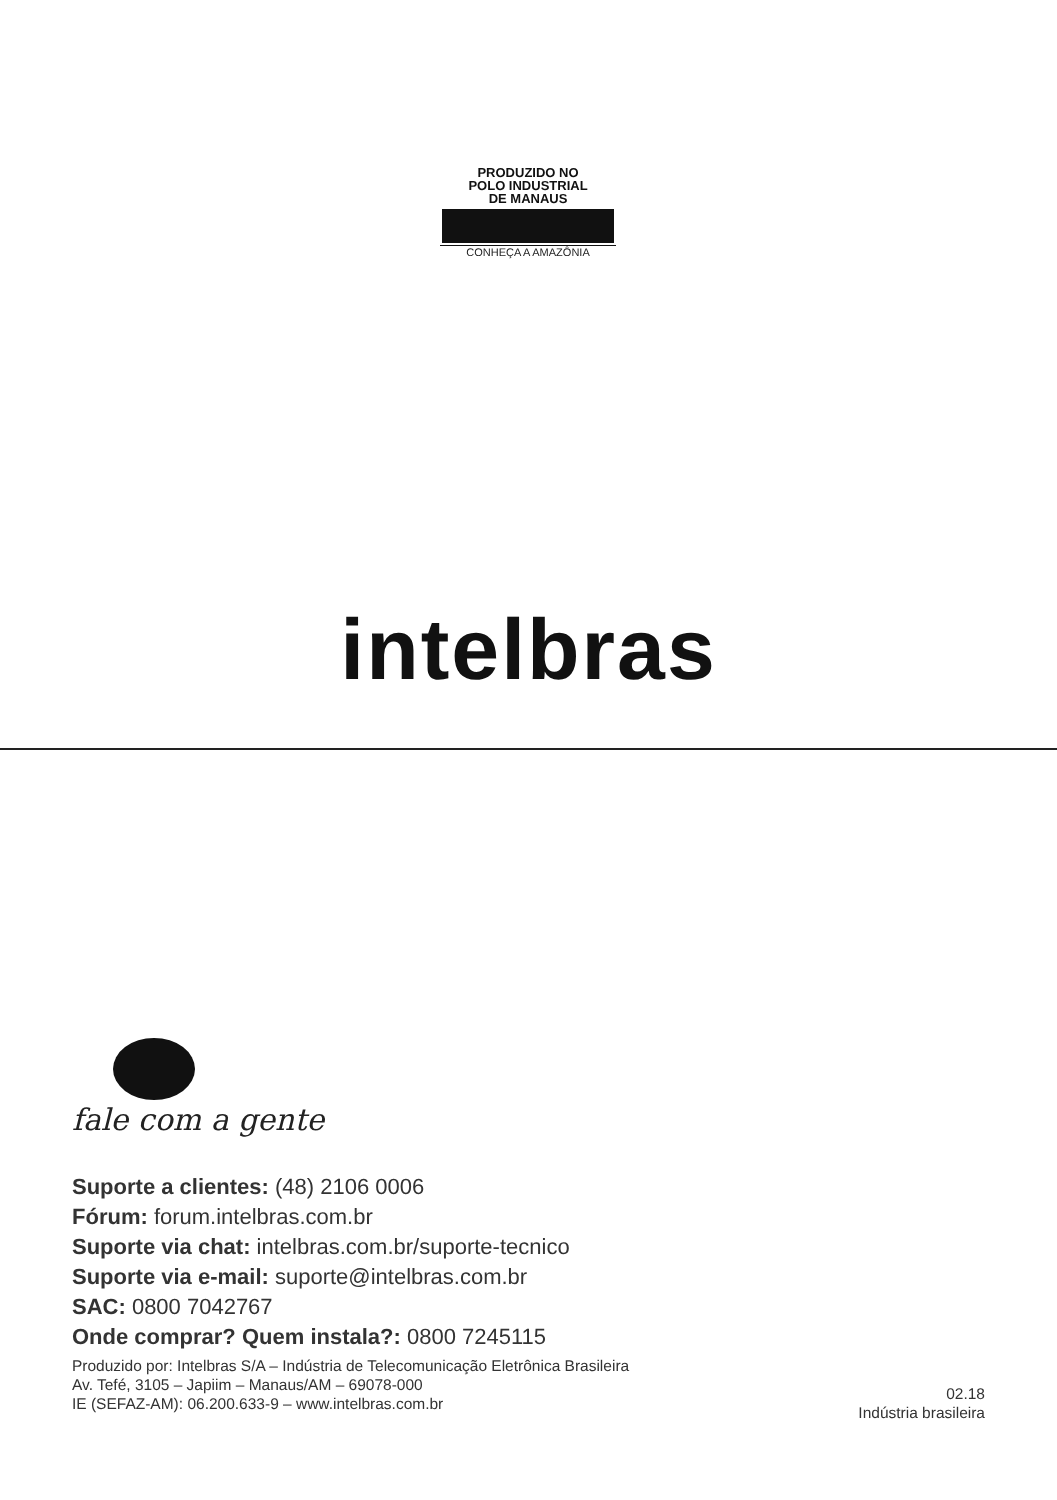PRODUZIDO NO
POLO INDUSTRIAL
DE MANAUS
CONHEÇA A AMAZÔNIA
intelbras
fale com a gente
Suporte a clientes: (48) 2106 0006
Fórum: forum.intelbras.com.br
Suporte via chat: intelbras.com.br/suporte-tecnico
Suporte via e-mail: suporte@intelbras.com.br
SAC: 0800 7042767
Onde comprar? Quem instala?: 0800 7245115
Produzido por: Intelbras S/A – Indústria de Telecomunicação Eletrônica Brasileira
Av. Tefé, 3105 – Japiim – Manaus/AM – 69078-000
IE (SEFAZ-AM): 06.200.633-9 – www.intelbras.com.br
02.18
Indústria brasileira